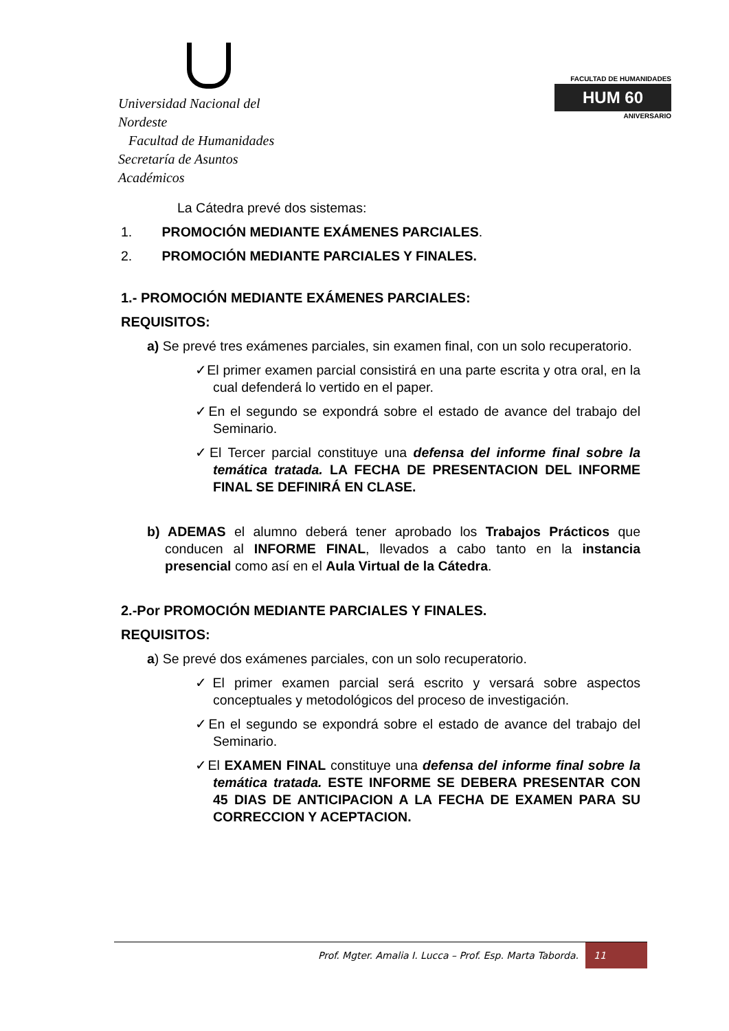Universidad Nacional del Nordeste
Facultad de Humanidades
Secretaría de Asuntos Académicos
FACULTAD DE HUMANIDADES
HUM 60
ANIVERSARIO
La Cátedra prevé dos sistemas:
1. PROMOCIÓN MEDIANTE EXÁMENES PARCIALES.
2. PROMOCIÓN MEDIANTE PARCIALES Y FINALES.
1.- PROMOCIÓN MEDIANTE EXÁMENES PARCIALES:
REQUISITOS:
a) Se prevé tres exámenes parciales, sin examen final, con un solo recuperatorio.
✓El primer examen parcial consistirá en una parte escrita y otra oral, en la cual defenderá lo vertido en el paper.
✓En el segundo se expondrá sobre el estado de avance del trabajo del Seminario.
✓El Tercer parcial constituye una defensa del informe final sobre la temática tratada. LA FECHA DE PRESENTACION DEL INFORME FINAL SE DEFINIRÁ EN CLASE.
b) ADEMAS el alumno deberá tener aprobado los Trabajos Prácticos que conducen al INFORME FINAL, llevados a cabo tanto en la instancia presencial como así en el Aula Virtual de la Cátedra.
2.-Por PROMOCIÓN MEDIANTE PARCIALES Y FINALES.
REQUISITOS:
a) Se prevé dos exámenes parciales, con un solo recuperatorio.
✓El primer examen parcial será escrito y versará sobre aspectos conceptuales y metodológicos del proceso de investigación.
✓En el segundo se expondrá sobre el estado de avance del trabajo del Seminario.
✓El EXAMEN FINAL constituye una defensa del informe final sobre la temática tratada. ESTE INFORME SE DEBERA PRESENTAR CON 45 DIAS DE ANTICIPACION A LA FECHA DE EXAMEN PARA SU CORRECCION Y ACEPTACION.
Prof. Mgter. Amalia I. Lucca – Prof. Esp. Marta Taborda. 11